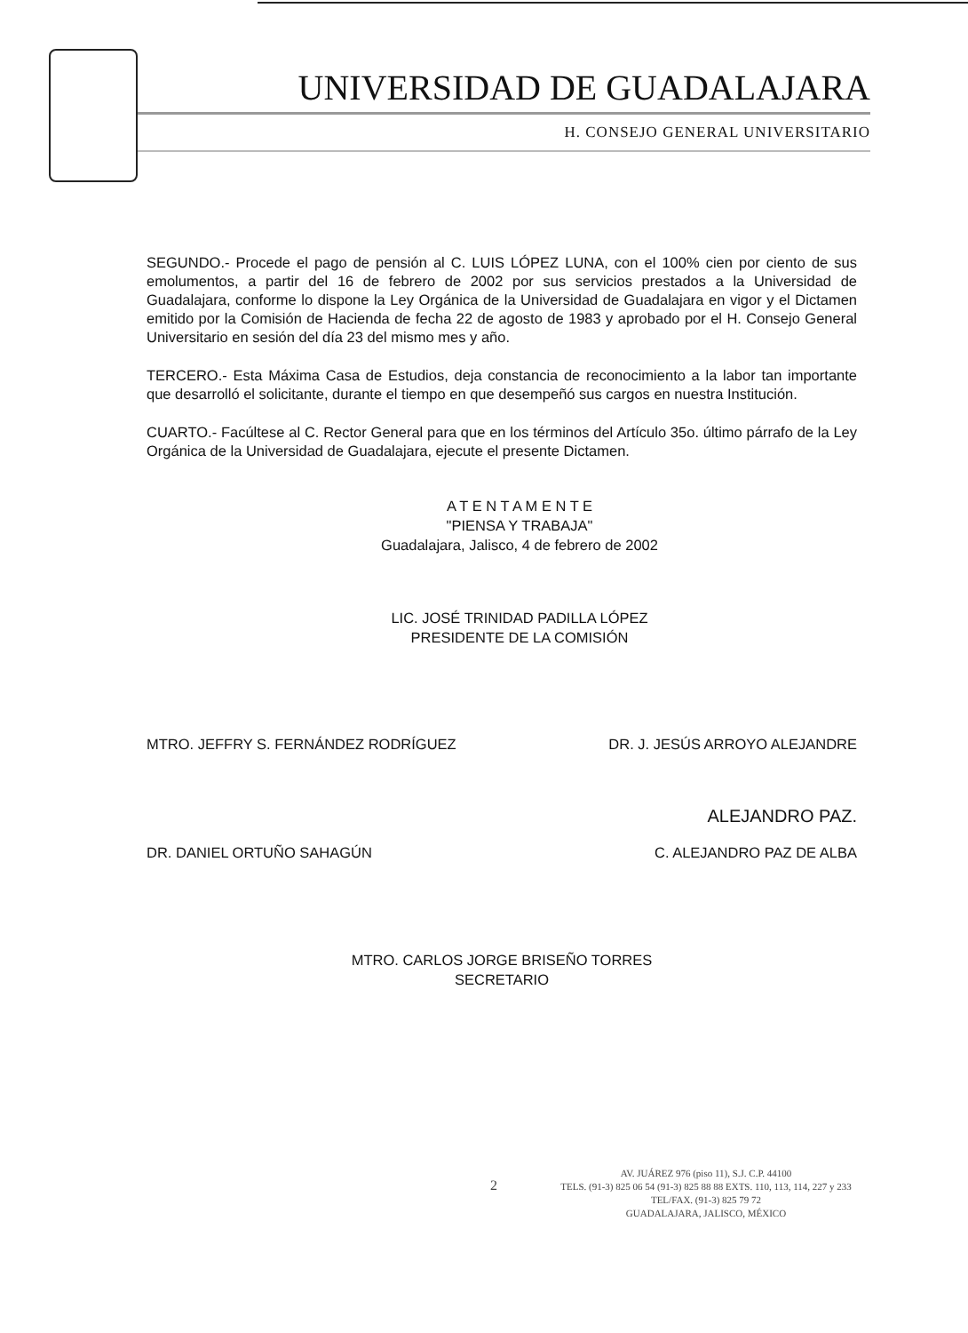UNIVERSIDAD DE GUADALAJARA
H. CONSEJO GENERAL UNIVERSITARIO
SEGUNDO.- Procede el pago de pensión al C. LUIS LÓPEZ LUNA, con el 100% cien por ciento de sus emolumentos, a partir del 16 de febrero de 2002 por sus servicios prestados a la Universidad de Guadalajara, conforme lo dispone la Ley Orgánica de la Universidad de Guadalajara en vigor y el Dictamen emitido por la Comisión de Hacienda de fecha 22 de agosto de 1983 y aprobado por el H. Consejo General Universitario en sesión del día 23 del mismo mes y año.
TERCERO.- Esta Máxima Casa de Estudios, deja constancia de reconocimiento a la labor tan importante que desarrolló el solicitante, durante el tiempo en que desempeñó sus cargos en nuestra Institución.
CUARTO.- Facúltese al C. Rector General para que en los términos del Artículo 35o. último párrafo de la Ley Orgánica de la Universidad de Guadalajara, ejecute el presente Dictamen.
A T E N T A M E N T E
"PIENSA Y TRABAJA"
Guadalajara, Jalisco, 4 de febrero de 2002
LIC. JOSÉ TRINIDAD PADILLA LÓPEZ
PRESIDENTE DE LA COMISIÓN
MTRO. JEFFRY S. FERNÁNDEZ RODRÍGUEZ DR. J. JESÚS ARROYO ALEJANDRE
ALEJANDRO PAZ.
DR. DANIEL ORTUÑO SAHAGÚN C. ALEJANDRO PAZ DE ALBA
MTRO. CARLOS JORGE BRISEÑO TORRES
SECRETARIO
2
AV. JUÁREZ 976 (piso 11), S.J. C.P. 44100
TELS. (91-3) 825 06 54 (91-3) 825 88 88 EXTS. 110, 113, 114, 227 y 233
TEL/FAX. (91-3) 825 79 72
GUADALAJARA, JALISCO, MÉXICO